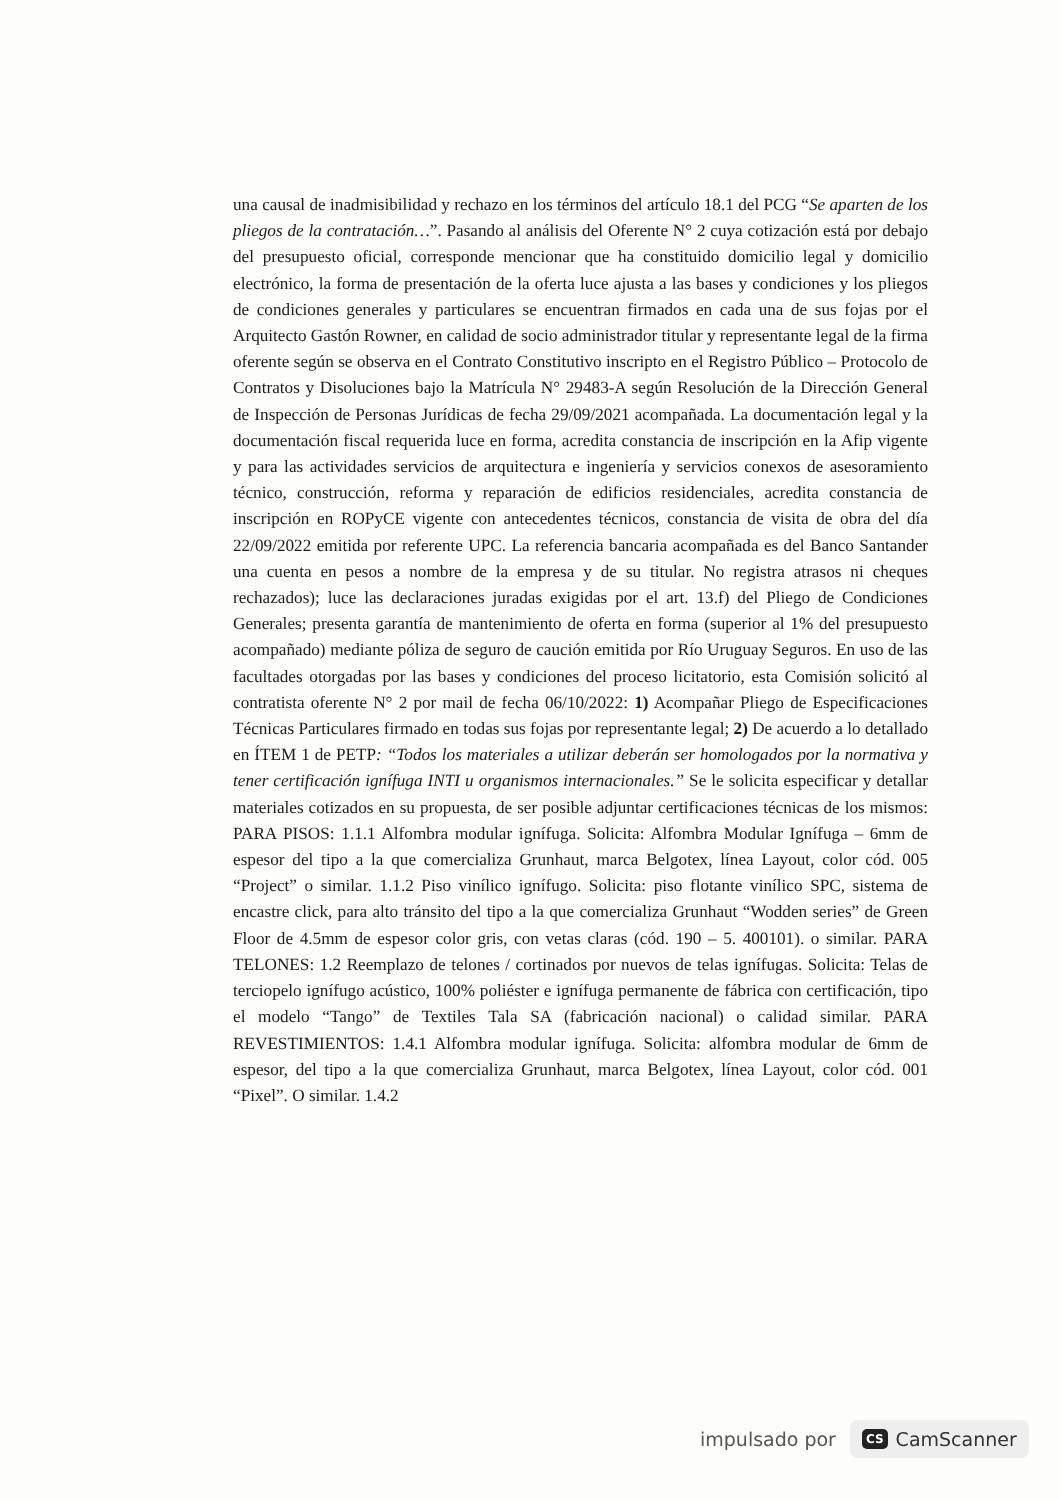una causal de inadmisibilidad y rechazo en los términos del artículo 18.1 del PCG “Se aparten de los pliegos de la contratación…”. Pasando al análisis del Oferente N° 2 cuya cotización está por debajo del presupuesto oficial, corresponde mencionar que ha constituido domicilio legal y domicilio electrónico, la forma de presentación de la oferta luce ajusta a las bases y condiciones y los pliegos de condiciones generales y particulares se encuentran firmados en cada una de sus fojas por el Arquitecto Gastón Rowner, en calidad de socio administrador titular y representante legal de la firma oferente según se observa en el Contrato Constitutivo inscripto en el Registro Público – Protocolo de Contratos y Disoluciones bajo la Matrícula N° 29483-A según Resolución de la Dirección General de Inspección de Personas Jurídicas de fecha 29/09/2021 acompañada. La documentación legal y la documentación fiscal requerida luce en forma, acredita constancia de inscripción en la Afip vigente y para las actividades servicios de arquitectura e ingeniería y servicios conexos de asesoramiento técnico, construcción, reforma y reparación de edificios residenciales, acredita constancia de inscripción en ROPyCE vigente con antecedentes técnicos, constancia de visita de obra del día 22/09/2022 emitida por referente UPC. La referencia bancaria acompañada es del Banco Santander una cuenta en pesos a nombre de la empresa y de su titular. No registra atrasos ni cheques rechazados); luce las declaraciones juradas exigidas por el art. 13.f) del Pliego de Condiciones Generales; presenta garantía de mantenimiento de oferta en forma (superior al 1% del presupuesto acompañado) mediante póliza de seguro de caución emitida por Río Uruguay Seguros. En uso de las facultades otorgadas por las bases y condiciones del proceso licitatorio, esta Comisión solicitó al contratista oferente N° 2 por mail de fecha 06/10/2022: 1) Acompañar Pliego de Especificaciones Técnicas Particulares firmado en todas sus fojas por representante legal; 2) De acuerdo a lo detallado en ÍTEM 1 de PETP: “Todos los materiales a utilizar deberán ser homologados por la normativa y tener certificación ignífuga INTI u organismos internacionales.” Se le solicita especificar y detallar materiales cotizados en su propuesta, de ser posible adjuntar certificaciones técnicas de los mismos: PARA PISOS: 1.1.1 Alfombra modular ignífuga. Solicita: Alfombra Modular Ignífuga – 6mm de espesor del tipo a la que comercializa Grunhaut, marca Belgotex, línea Layout, color cód. 005 “Project” o similar. 1.1.2 Piso vinílico ignífugo. Solicita: piso flotante vinílico SPC, sistema de encastre click, para alto tránsito del tipo a la que comercializa Grunhaut “Wodden series” de Green Floor de 4.5mm de espesor color gris, con vetas claras (cód. 190 – 5. 400101). o similar. PARA TELONES: 1.2 Reemplazo de telones / cortinados por nuevos de telas ignífugas. Solicita: Telas de terciopelo ignífugo acústico, 100% poliéster e ignífuga permanente de fábrica con certificación, tipo el modelo “Tango” de Textiles Tala SA (fabricación nacional) o calidad similar. PARA REVESTIMIENTOS: 1.4.1 Alfombra modular ignífuga. Solicita: alfombra modular de 6mm de espesor, del tipo a la que comercializa Grunhaut, marca Belgotex, línea Layout, color cód. 001 “Pixel”. O similar. 1.4.2
impulsado por CS CamScanner